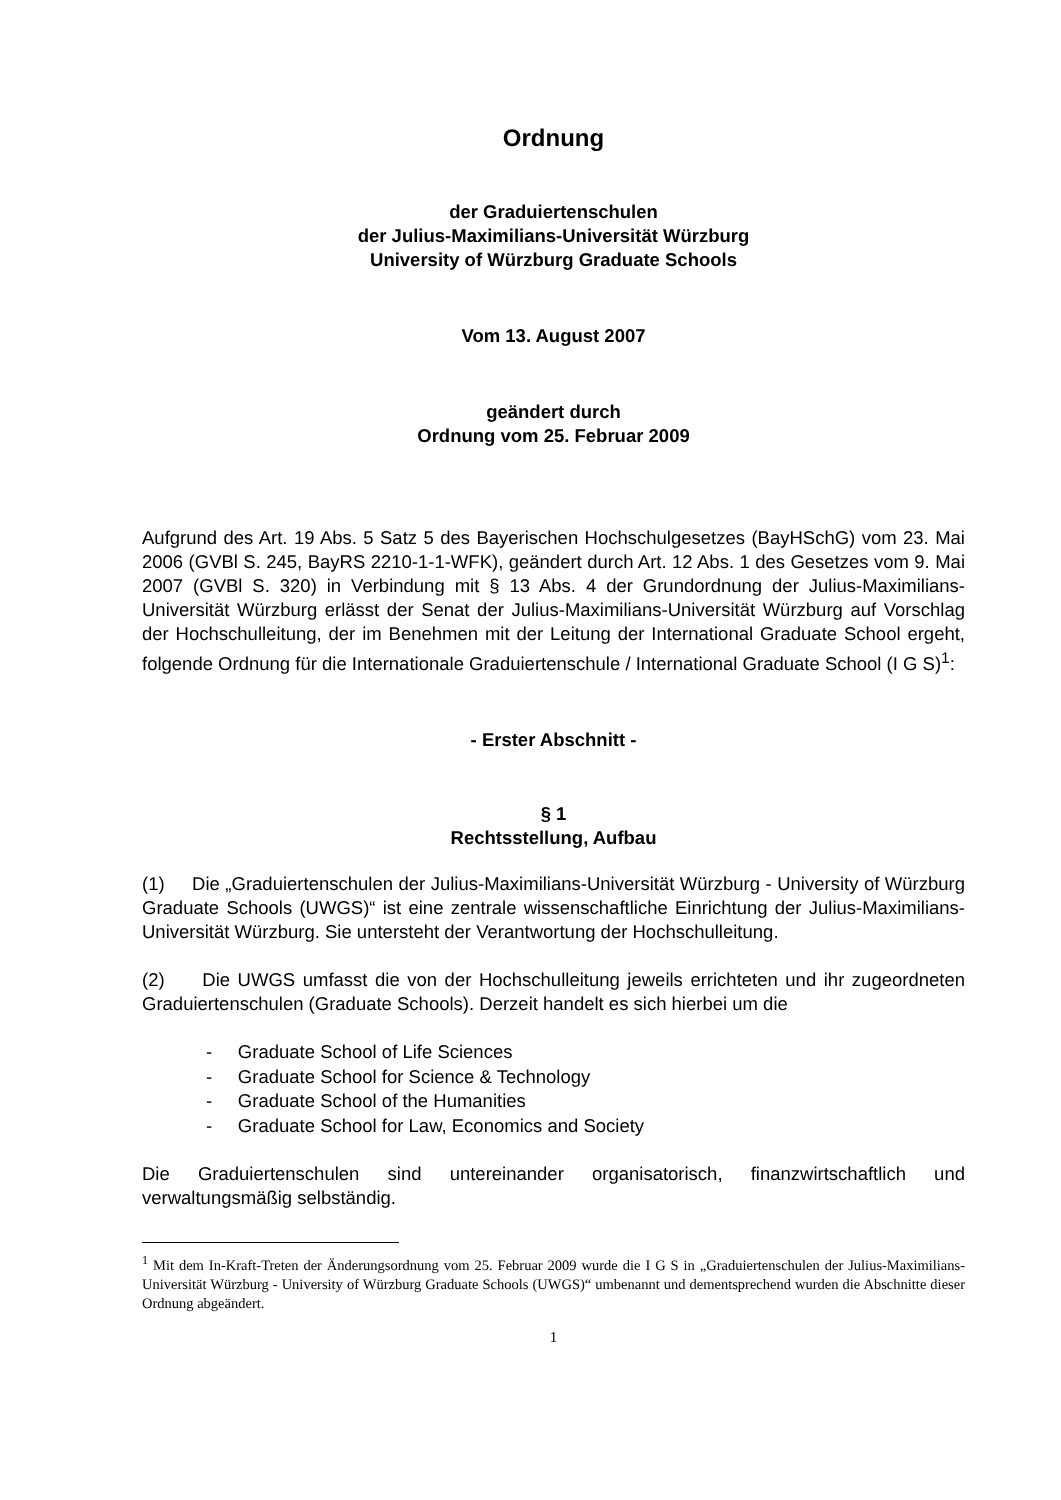Ordnung
der Graduiertenschulen
der Julius-Maximilians-Universität Würzburg
University of Würzburg Graduate Schools
Vom 13. August 2007
geändert durch
Ordnung vom 25. Februar 2009
Aufgrund des Art. 19 Abs. 5 Satz 5 des Bayerischen Hochschulgesetzes (BayHSchG) vom 23. Mai 2006 (GVBl S. 245, BayRS 2210-1-1-WFK), geändert durch Art. 12 Abs. 1 des Gesetzes vom 9. Mai 2007 (GVBl S. 320) in Verbindung mit § 13 Abs. 4 der Grundordnung der Julius-Maximilians- Universität Würzburg erlässt der Senat der Julius-Maximilians-Universität Würzburg auf Vorschlag der Hochschulleitung, der im Benehmen mit der Leitung der International Graduate School ergeht, folgende Ordnung für die Internationale Graduiertenschule / International Graduate School (I G S)<sup>1</sup>:
- Erster Abschnitt -
§ 1
Rechtsstellung, Aufbau
(1) Die „Graduiertenschulen der Julius-Maximilians-Universität Würzburg - University of Würzburg Graduate Schools (UWGS)“ ist eine zentrale wissenschaftliche Einrichtung der Julius-Maximilians-Universität Würzburg. Sie untersteht der Verantwortung der Hochschulleitung.
(2) Die UWGS umfasst die von der Hochschulleitung jeweils errichteten und ihr zugeordneten Graduiertenschulen (Graduate Schools). Derzeit handelt es sich hierbei um die
- Graduate School of Life Sciences
- Graduate School for Science & Technology
- Graduate School of the Humanities
- Graduate School for Law, Economics and Society
Die Graduiertenschulen sind untereinander organisatorisch, finanzwirtschaftlich und verwaltungsmäßig selbständig.
<sup>1</sup> Mit dem In-Kraft-Treten der Änderungsordnung vom 25. Februar 2009 wurde die I G S in „Graduiertenschulen der Julius-Maximilians-Universität Würzburg - University of Würzburg Graduate Schools (UWGS)“ umbenannt und dementsprechend wurden die Abschnitte dieser Ordnung abgeändert.
1